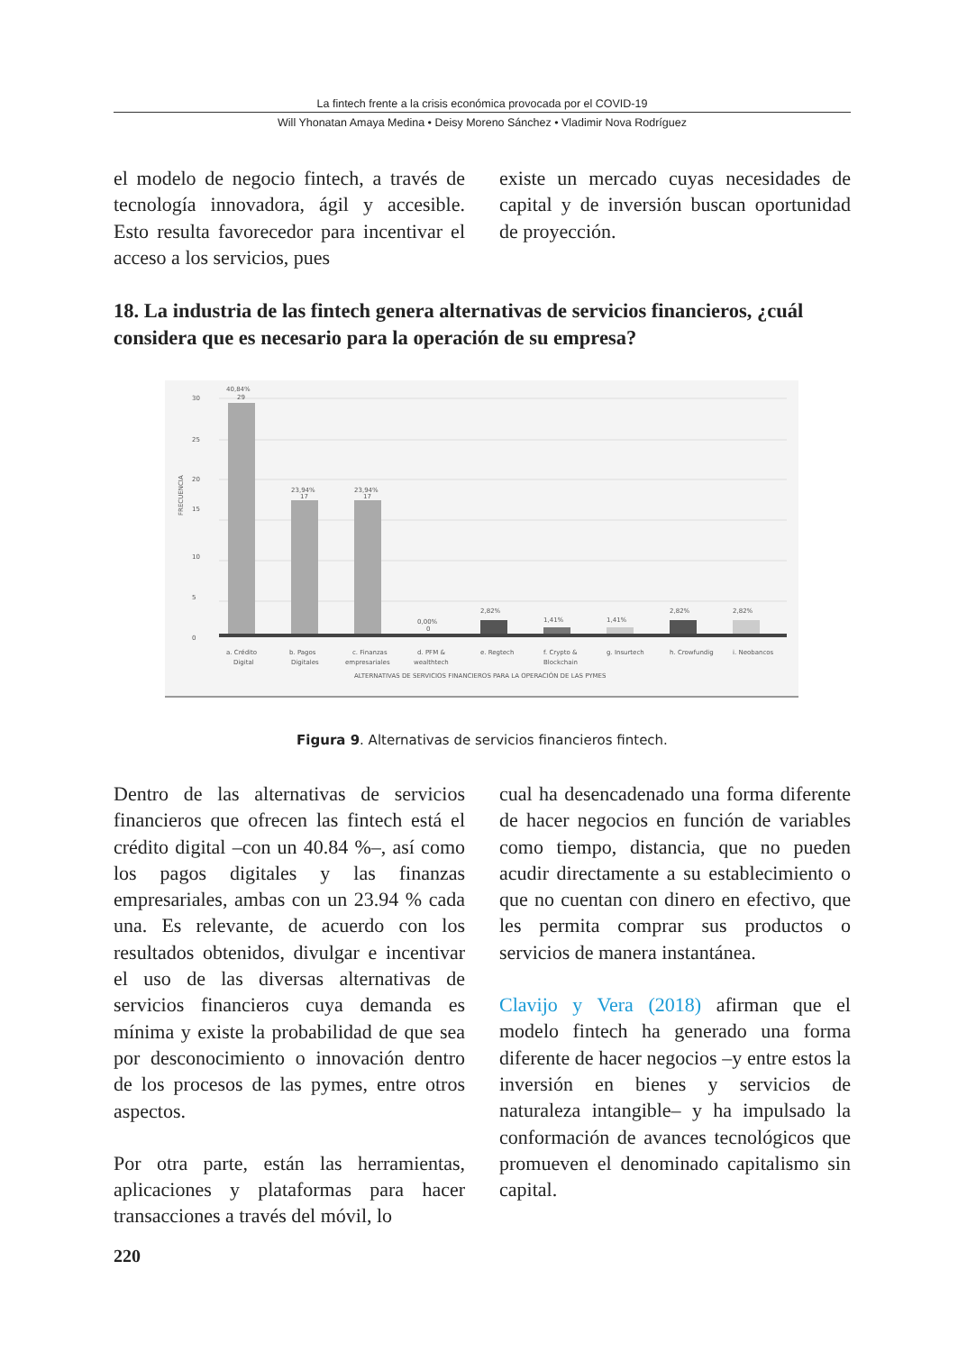La fintech frente a la crisis económica provocada por el COVID-19
Will Yhonatan Amaya Medina • Deisy Moreno Sánchez • Vladimir Nova Rodríguez
el modelo de negocio fintech, a través de tecnología innovadora, ágil y accesible. Esto resulta favorecedor para incentivar el acceso a los servicios, pues
existe un mercado cuyas necesidades de capital y de inversión buscan oportunidad de proyección.
18. La industria de las fintech genera alternativas de servicios financieros, ¿cuál considera que es necesario para la operación de su empresa?
FRECUENCIA
30
25
20
15
10
5
0
40,84%
29
23,94%
17
23,94%
17
0,00%
0
2,82%
1,41%
1,41%
2,82%
2,82%
a. Crédito
Digital
b. Pagos
Digitales
c. Finanzas
empresariales
d. PFM &
wealthtech
e. Regtech
f. Crypto &
Blockchain
g. Insurtech
h. Crowfundig
i. Neobancos
ALTERNATIVAS DE SERVICIOS FINANCIEROS PARA LA OPERACIÓN DE LAS PYMES
Figura 9. Alternativas de servicios financieros fintech.
Dentro de las alternativas de servicios financieros que ofrecen las fintech está el crédito digital –con un 40.84 %–, así como los pagos digitales y las finanzas empresariales, ambas con un 23.94 % cada una. Es relevante, de acuerdo con los resultados obtenidos, divulgar e incentivar el uso de las diversas alternativas de servicios financieros cuya demanda es mínima y existe la probabilidad de que sea por desconocimiento o innovación dentro de los procesos de las pymes, entre otros aspectos.
Por otra parte, están las herramientas, aplicaciones y plataformas para hacer transacciones a través del móvil, lo
cual ha desencadenado una forma diferente de hacer negocios en función de variables como tiempo, distancia, que no pueden acudir directamente a su establecimiento o que no cuentan con dinero en efectivo, que les permita comprar sus productos o servicios de manera instantánea.
Clavijo y Vera (2018) afirman que el modelo fintech ha generado una forma diferente de hacer negocios –y entre estos la inversión en bienes y servicios de naturaleza intangible– y ha impulsado la conformación de avances tecnológicos que promueven el denominado capitalismo sin capital.
220